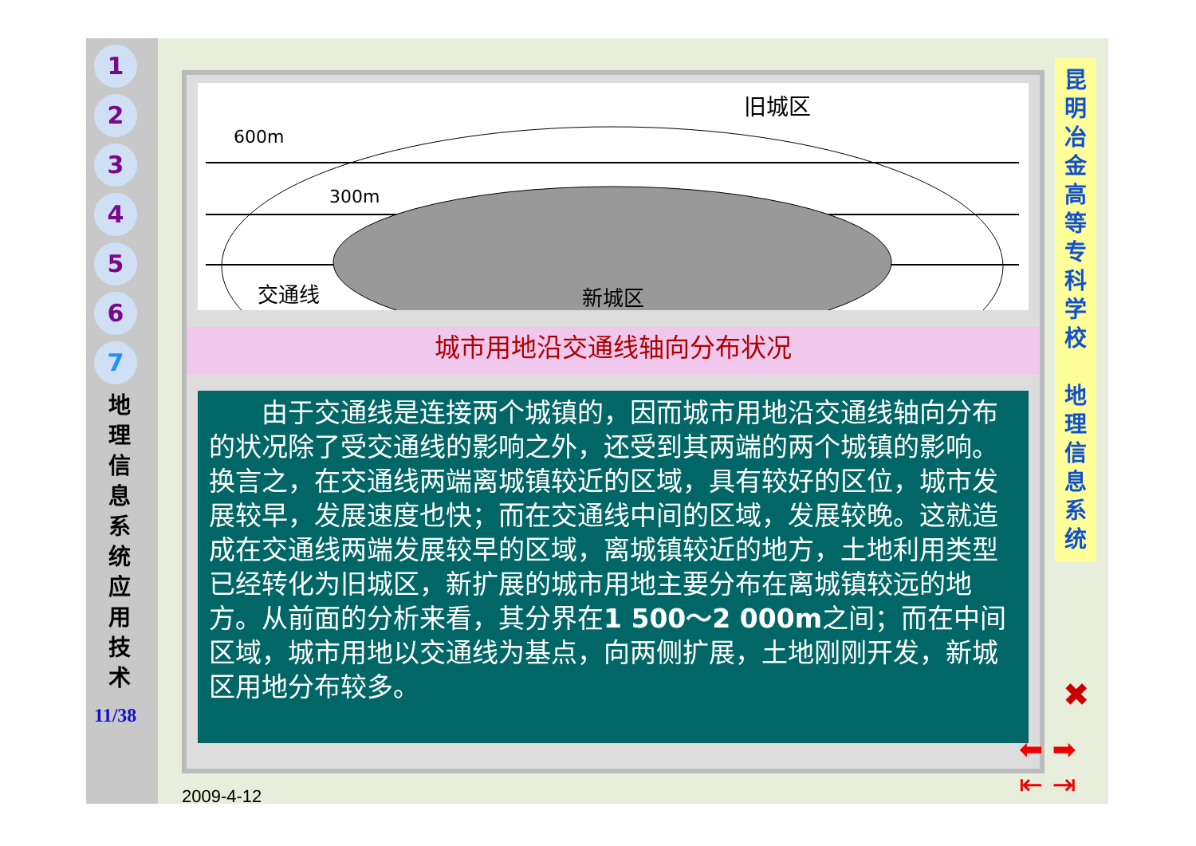1
2
3
4
5
6
7
地 理 信 息 系 统 应 用 技 术
11/38
600m
300m
交通线
旧城区
新城区
城市用地沿交通线轴向分布状况
　　由于交通线是连接两个城镇的，因而城市用地沿交通线轴向分布的状况除了受交通线的影响之外，还受到其两端的两个城镇的影响。换言之，在交通线两端离城镇较近的区域，具有较好的区位，城市发展较早，发展速度也快；而在交通线中间的区域，发展较晚。这就造成在交通线两端发展较早的区域，离城镇较近的地方，土地利用类型已经转化为旧城区，新扩展的城市用地主要分布在离城镇较远的地方。从前面的分析来看，其分界在1 500～2 000m之间；而在中间区域，城市用地以交通线为基点，向两侧扩展，土地刚刚开发，新城区用地分布较多。
昆明冶金高等专科学校
地理信息系统
✖
⬅ ➡
⇤ ⇥
2009-4-12